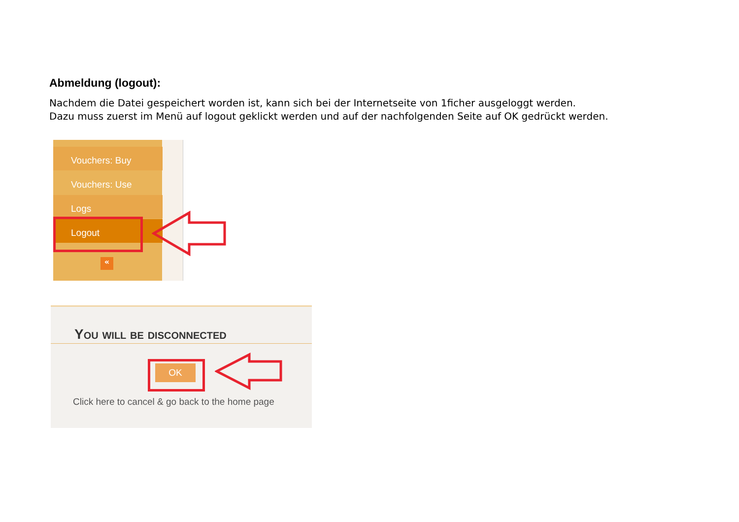Abmeldung (logout):
Nachdem die Datei gespeichert worden ist, kann sich bei der Internetseite von 1ficher ausgeloggt werden.
Dazu muss zuerst im Menü auf logout geklickt werden und auf der nachfolgenden Seite auf OK gedrückt werden.
Vouchers: Buy
Vouchers: Use
Logs
Logout
«
You will be disconnected
OK
Click here to cancel & go back to the home page